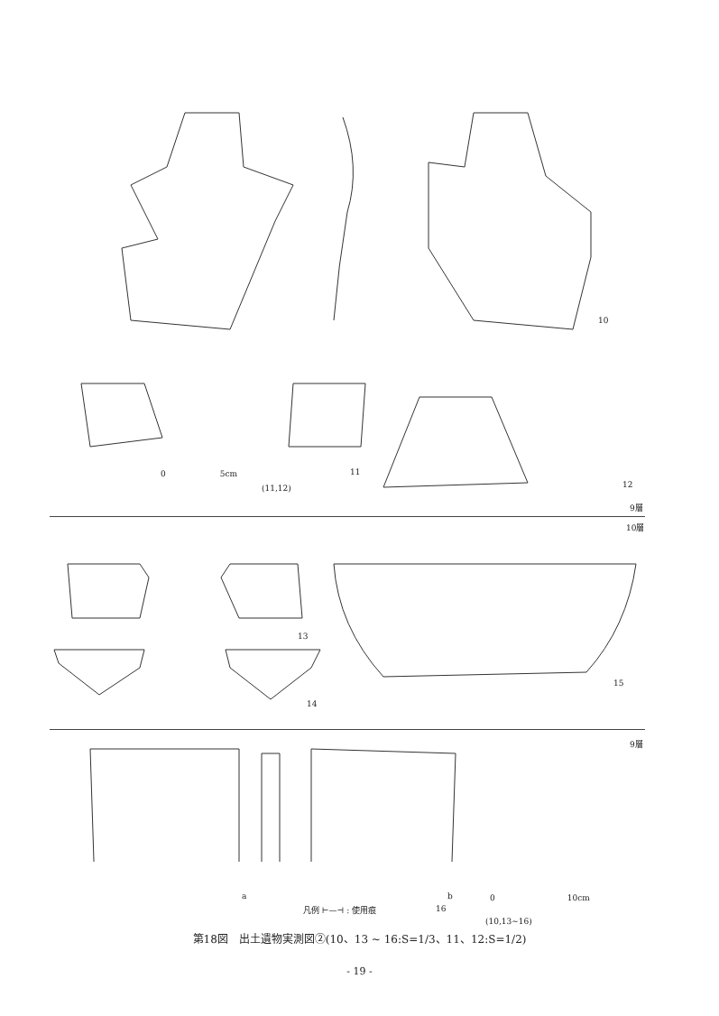10
0 5cm
(11,12)
11
12
9層
10層
13
14
15
9層
a
凡例 ⊢—⊣ : 使用痕 16
b
0 10cm
(10,13~16)
第18図　出土遺物実測図②(10、13 ~ 16:S=1/3、11、12:S=1/2)
- 19 -